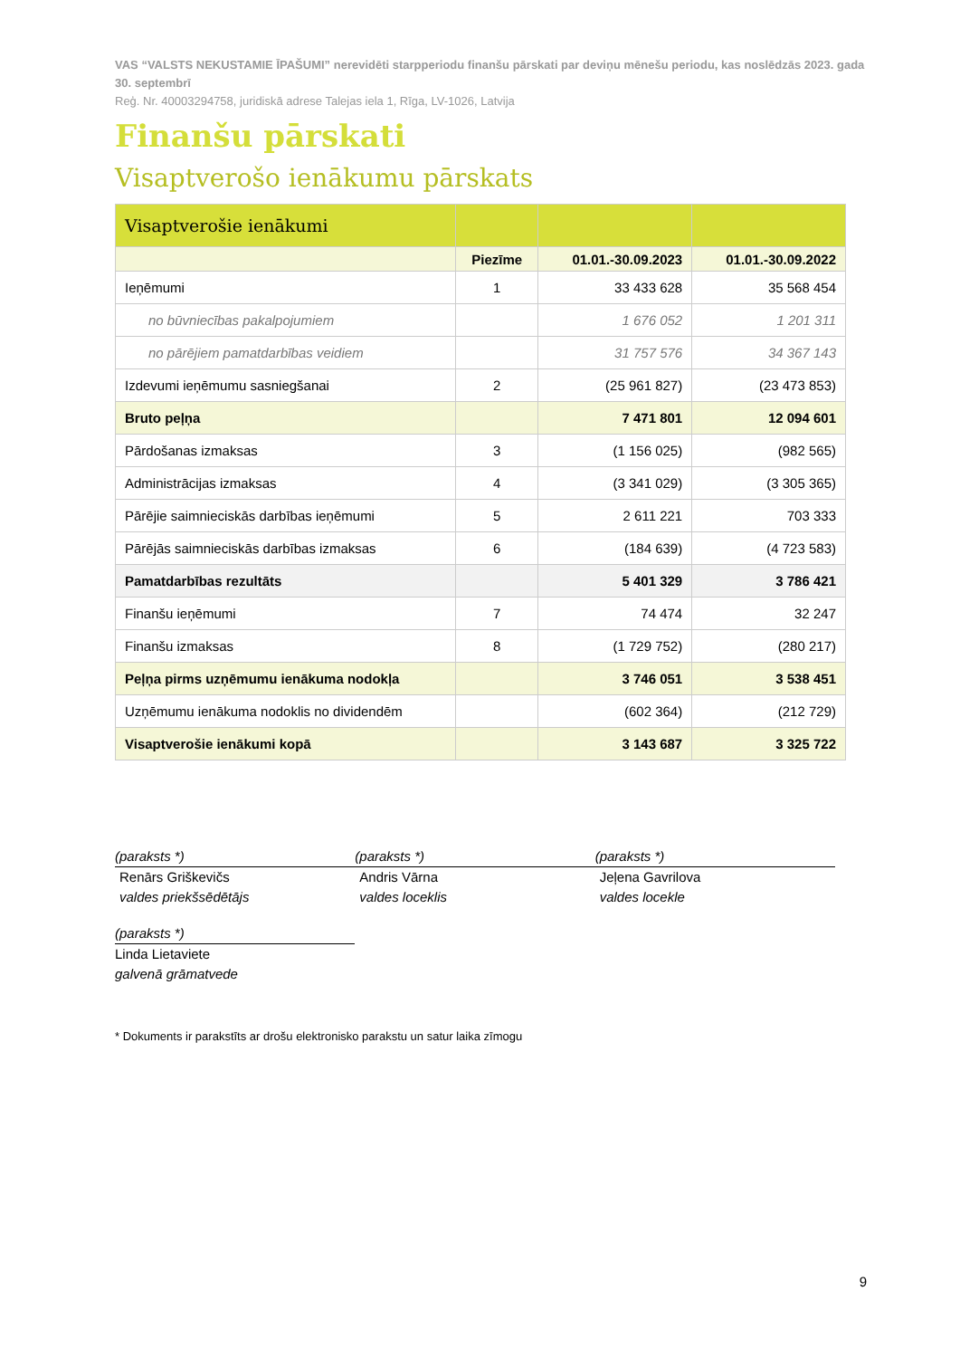VAS “VALSTS NEKUSTAMIE ĪPAŠUMI” nerevidēti starpperiodu finanšu pārskati par deviņu mēnešu periodu, kas noslēdzās 2023. gada 30. septembrī
Reģ. Nr. 40003294758, juridiskā adrese Talejas iela 1, Rīga, LV-1026, Latvija
Finanšu pārskati
Visaptverošo ienākumu pārskats
| Visaptverošie ienākumi | | | |
| | Piezīme | 01.01.-30.09.2023 | 01.01.-30.09.2022 |
| Ieņēmumi | 1 | 33 433 628 | 35 568 454 |
| no būvniecības pakalpojumiem | | 1 676 052 | 1 201 311 |
| no pārējiem pamatdarbības veidiem | | 31 757 576 | 34 367 143 |
| Izdevumi ieņēmumu sasniegšanai | 2 | (25 961 827) | (23 473 853) |
| Bruto peļņa | | 7 471 801 | 12 094 601 |
| Pārdošanas izmaksas | 3 | (1 156 025) | (982 565) |
| Administrācijas izmaksas | 4 | (3 341 029) | (3 305 365) |
| Pārējie saimnieciskās darbības ieņēmumi | 5 | 2 611 221 | 703 333 |
| Pārējās saimnieciskās darbības izmaksas | 6 | (184 639) | (4 723 583) |
| Pamatdarbības rezultāts | | 5 401 329 | 3 786 421 |
| Finanšu ieņēmumi | 7 | 74 474 | 32 247 |
| Finanšu izmaksas | 8 | (1 729 752) | (280 217) |
| Peļņa pirms uzņēmumu ienākuma nodokļa | | 3 746 051 | 3 538 451 |
| Uzņēmumu ienākuma nodoklis no dividendēm | | (602 364) | (212 729) |
| Visaptverošie ienākumi kopā | | 3 143 687 | 3 325 722 |
(paraksts *)
Renārs Griškevičs
valdes priekšsēdētājs
(paraksts *)
Andris Vārna
valdes loceklis
(paraksts *)
Jeļena Gavrilova
valdes locekle
(paraksts *)
Linda Lietaviete
galvenā grāmatvede
* Dokuments ir parakstīts ar drošu elektronisko parakstu un satur laika zīmogu
9